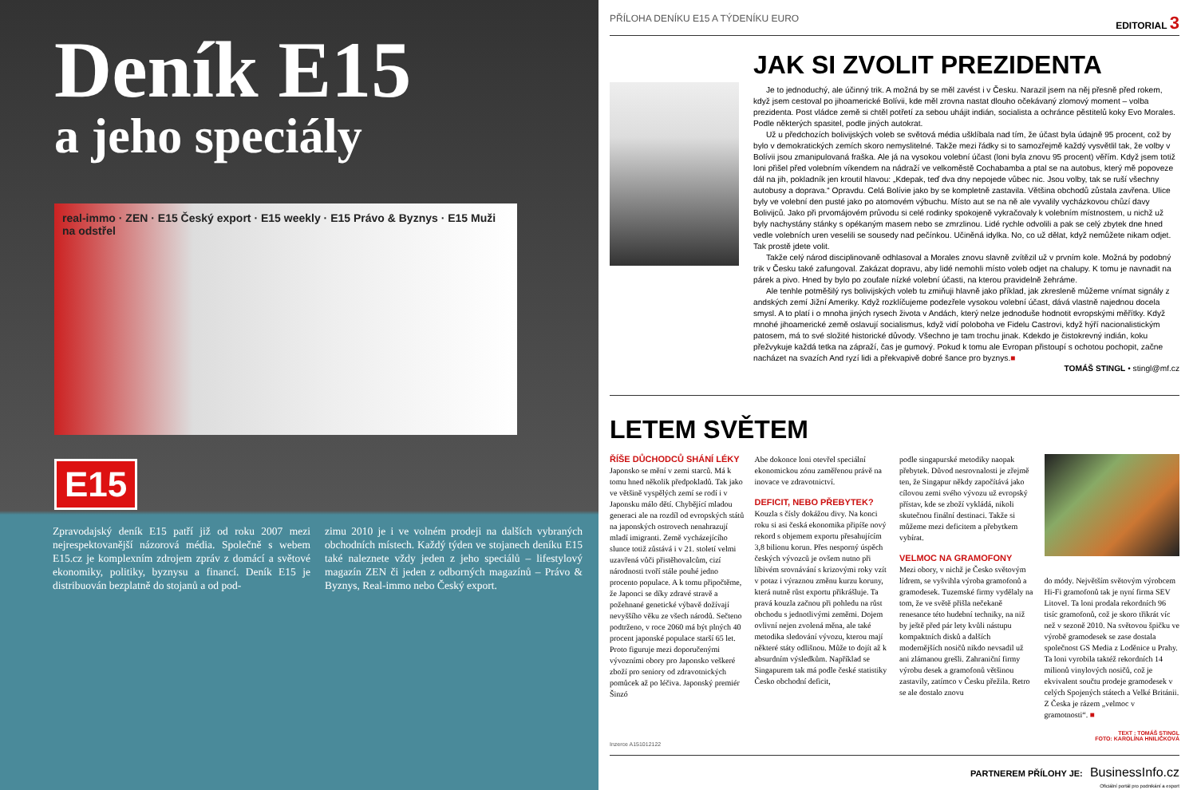Deník E15
a jeho speciály
real-immo · ZEN · E15 Český export · E15 weekly · E15 Právo & Byznys · E15 Muži na odstřel
E15
Zpravodajský deník E15 patří již od roku 2007 mezi nejrespektovanější názorová média. Společně s webem E15.cz je komplexním zdrojem zpráv z domácí a světové ekonomiky, politiky, byznysu a financí. Deník E15 je distribuován bezplatně do stojanů a od pod-
zimu 2010 je i ve volném prodeji na dalších vybraných obchodních místech. Každý týden ve stojanech deníku E15 také naleznete vždy jeden z jeho speciálů – lifestylový magazín ZEN či jeden z odborných magazínů – Právo & Byznys, Real-immo nebo Český export.
PŘÍLOHA DENÍKU E15 A TÝDENÍKU EURO EDITORIAL 3
JAK SI ZVOLIT PREZIDENTA
Je to jednoduchý, ale účinný trik. A možná by se měl zavést i v Česku. Narazil jsem na něj přesně před rokem, když jsem cestoval po jihoamerické Bolívii, kde měl zrovna nastat dlouho očekávaný zlomový moment – volba prezidenta. Post vládce země si chtěl potřetí za sebou uhájit indián, socialista a ochránce pěstitelů koky Evo Morales. Podle některých spasitel, podle jiných autokrat.
Už u předchozích bolivijských voleb se světová média ušklíbala nad tím, že účast byla údajně 95 procent, což by bylo v demokratických zemích skoro nemyslitelné. Takže mezi řádky si to samozřejmě každý vysvětlil tak, že volby v Bolívii jsou zmanipulovaná fraška. Ale já na vysokou volební účast (loni byla znovu 95 procent) věřím. Když jsem totiž loni přišel před volebním víkendem na nádraží ve velkoměstě Cochabamba a ptal se na autobus, který mě popoveze dál na jih, pokladník jen kroutil hlavou: „Kdepak, teď dva dny nepojede vůbec nic. Jsou volby, tak se ruší všechny autobusy a doprava.“ Opravdu. Celá Bolívie jako by se kompletně zastavila. Většina obchodů zůstala zavřena. Ulice byly ve volební den pusté jako po atomovém výbuchu. Místo aut se na ně ale vyvalily vycházkovou chůzí davy Bolivijců. Jako při prvomájovém průvodu si celé rodinky spokojeně vykračovaly k volebním místnostem, u nichž už byly nachystány stánky s opékaným masem nebo se zmrzlinou. Lidé rychle odvolili a pak se celý zbytek dne hned vedle volebních uren veselili se sousedy nad pečínkou. Učiněná idylka. No, co už dělat, když nemůžete nikam odjet. Tak prostě jdete volit.
Takže celý národ disciplinovaně odhlasoval a Morales znovu slavně zvítězil už v prvním kole. Možná by podobný trik v Česku také zafungoval. Zakázat dopravu, aby lidé nemohli místo voleb odjet na chalupy. K tomu je navnadit na párek a pivo. Hned by bylo po zoufale nízké volební účasti, na kterou pravidelně žehráme.
Ale tenhle potměšilý rys bolivijských voleb tu zmiňuji hlavně jako příklad, jak zkresleně můžeme vnímat signály z andských zemí Jižní Ameriky. Když rozklíčujeme podezřele vysokou volební účast, dává vlastně najednou docela smysl. A to platí i o mnoha jiných rysech života v Andách, který nelze jednoduše hodnotit evropskými měřítky. Když mnohé jihoamerické země oslavují socialismus, když vidí poloboha ve Fidelu Castrovi, když hýří nacionalistickým patosem, má to své složité historické důvody. Všechno je tam trochu jinak. Kdekdo je čistokrevný indián, koku přežvykuje každá tetka na zápraží, čas je gumový. Pokud k tomu ale Evropan přistoupí s ochotou pochopit, začne nacházet na svazích And ryzí lidi a překvapivě dobré šance pro byznys.■
TOMÁŠ STINGL • stingl@mf.cz
LETEM SVĚTEM
ŘÍŠE DŮCHODCŮ SHÁNÍ LÉKY
Japonsko se mění v zemi starců. Má k tomu hned několik předpokladů. Tak jako ve většině vyspělých zemí se rodí i v Japonsku málo dětí. Chybějící mladou generaci ale na rozdíl od evropských států na japonských ostrovech nenahrazují mladí imigranti. Země vycházejícího slunce totiž zůstává i v 21. století velmi uzavřená vůči přistěhovalcům, cizí národnosti tvoří stále pouhé jedno procento populace. A k tomu připočtěme, že Japonci se díky zdravé stravě a požehnané genetické výbavě dožívají nevyššího věku ze všech národů. Sečteno podtrženo, v roce 2060 má být plných 40 procent japonské populace starší 65 let. Proto figuruje mezi doporučenými vývozními obory pro Japonsko veškeré zboží pro seniory od zdravotnických pomůcek až po léčiva. Japonský premiér Šinzó
Abe dokonce loni otevřel speciální ekonomickou zónu zaměřenou právě na inovace ve zdravotnictví.
DEFICIT, NEBO PŘEBYTEK?
Kouzla s čísly dokážou divy. Na konci roku si asi česká ekonomika připíše nový rekord s objemem exportu přesahujícím 3,8 bilionu korun. Přes nesporný úspěch českých vývozců je ovšem nutno při líbivém srovnávání s krizovými roky vzít v potaz i výraznou změnu kurzu koruny, která nutně růst exportu přikrášluje. Ta pravá kouzla začnou při pohledu na růst obchodu s jednotlivými zeměmi. Dojem ovlivní nejen zvolená měna, ale také metodika sledování vývozu, kterou mají některé státy odlišnou. Může to dojít až k absurdním výsledkům. Například se Singapurem tak má podle české statistiky Česko obchodní deficit,
podle singapurské metodiky naopak přebytek. Důvod nesrovnalosti je zřejmě ten, že Singapur někdy započítává jako cílovou zemi svého vývozu už evropský přístav, kde se zboží vykládá, nikoli skutečnou finální destinaci. Takže si můžeme mezi deficitem a přebytkem vybírat.
VELMOC NA GRAMOFONY
Mezi obory, v nichž je Česko světovým lídrem, se vyšvihla výroba gramofonů a gramodesek. Tuzemské firmy vydělaly na tom, že ve světě přišla nečekaně renesance této hudební techniky, na niž by ještě před pár lety kvůli nástupu kompaktních disků a dalších modernějších nosičů nikdo nevsadil už ani zlámanou grešli. Zahraniční firmy výrobu desek a gramofonů většinou zastavily, zatímco v Česku přežila. Retro se ale dostalo znovu
do módy. Největším světovým výrobcem Hi-Fi gramofonů tak je nyní firma SEV Litovel. Ta loni prodala rekordních 96 tisíc gramofonů, což je skoro třikrát víc než v sezoně 2010. Na světovou špičku ve výrobě gramodesek se zase dostala společnost GS Media z Loděnice u Prahy. Ta loni vyrobila taktéž rekordních 14 milionů vinylových nosičů, což je ekvivalent součtu prodeje gramodesek v celých Spojených státech a Velké Británii. Z Česka je rázem „velmoc v gramotnosti“. ■
TEXT : TOMÁŠ STINGL
FOTO: KAROLÍNA HNILIČKOVÁ
Inzerce A151012122
PARTNEREM PŘÍLOHY JE: BusinessInfo.cz
Oficiální portál pro podnikání a export